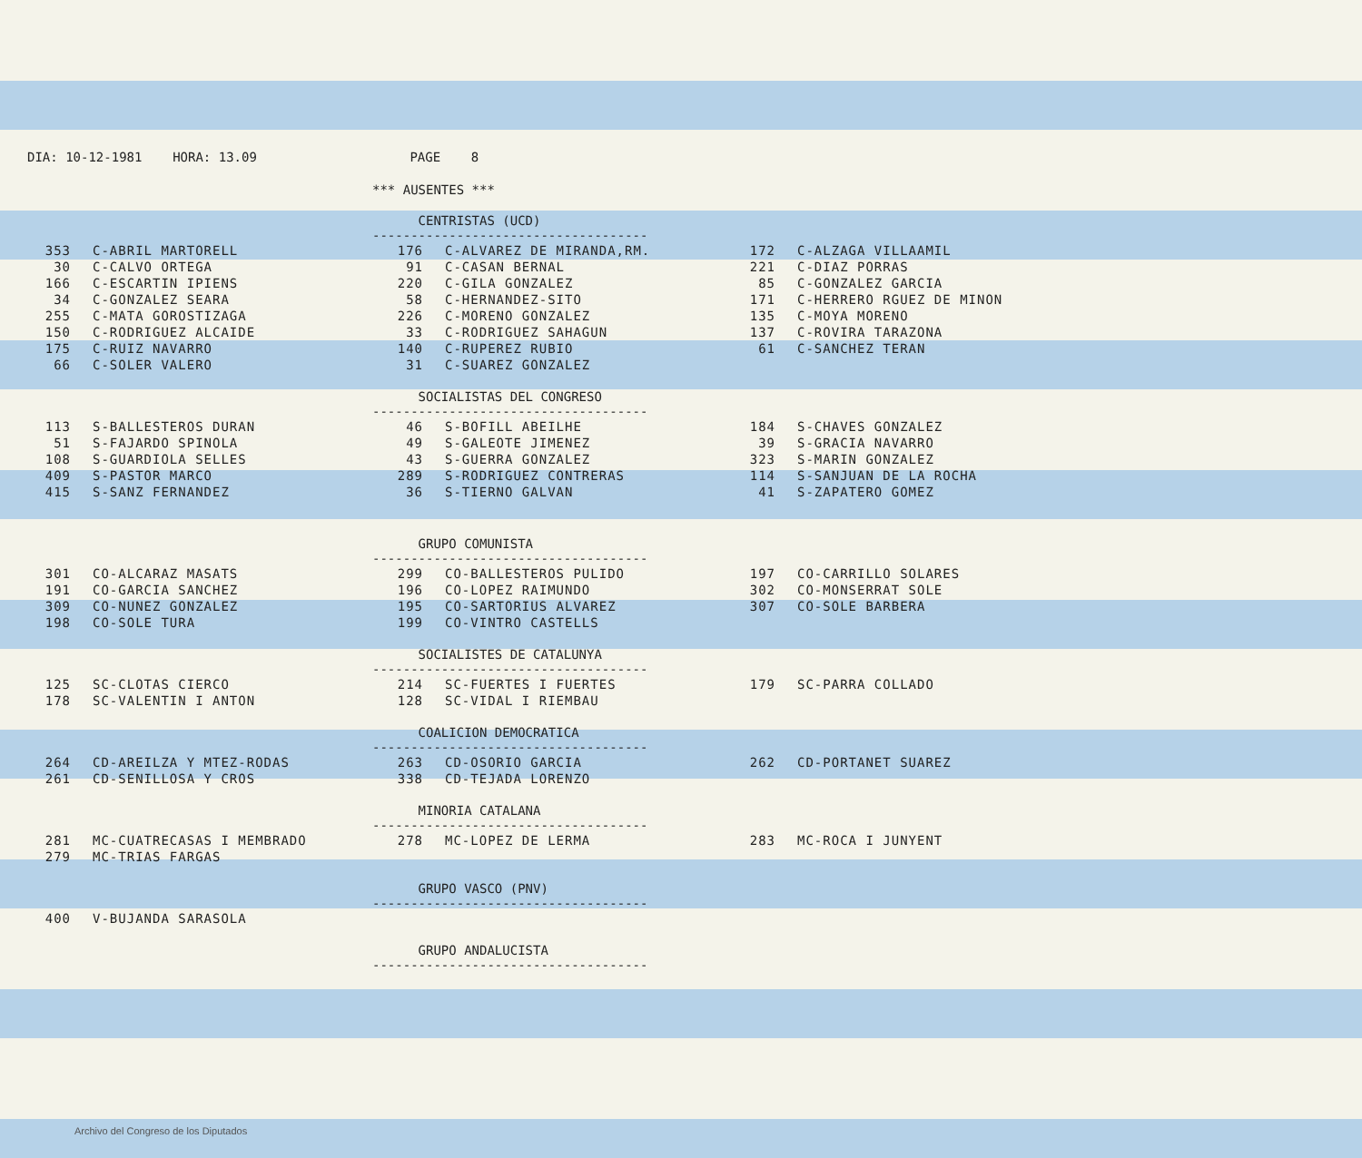DIA: 10-12-1981 HORA: 13.09 PAGE 8
*** AUSENTES ***
CENTRISTAS (UCD) ------------------------------------
| 353 | C-ABRIL MARTORELL | 176 | C-ALVAREZ DE MIRANDA,RM. | 172 | C-ALZAGA VILLAAMIL |
| 30 | C-CALVO ORTEGA | 91 | C-CASAN BERNAL | 221 | C-DIAZ PORRAS |
| 166 | C-ESCARTIN IPIENS | 220 | C-GILA GONZALEZ | 85 | C-GONZALEZ GARCIA |
| 34 | C-GONZALEZ SEARA | 58 | C-HERNANDEZ-SITO | 171 | C-HERRERO RGUEZ DE MINON |
| 255 | C-MATA GOROSTIZAGA | 226 | C-MORENO GONZALEZ | 135 | C-MOYA MORENO |
| 150 | C-RODRIGUEZ ALCAIDE | 33 | C-RODRIGUEZ SAHAGUN | 137 | C-ROVIRA TARAZONA |
| 175 | C-RUIZ NAVARRO | 140 | C-RUPEREZ RUBIO | 61 | C-SANCHEZ TERAN |
| 66 | C-SOLER VALERO | 31 | C-SUAREZ GONZALEZ | | |
SOCIALISTAS DEL CONGRESO ------------------------------------
| 113 | S-BALLESTEROS DURAN | 46 | S-BOFILL ABEILHE | 184 | S-CHAVES GONZALEZ |
| 51 | S-FAJARDO SPINOLA | 49 | S-GALEOTE JIMENEZ | 39 | S-GRACIA NAVARRO |
| 108 | S-GUARDIOLA SELLES | 43 | S-GUERRA GONZALEZ | 323 | S-MARIN GONZALEZ |
| 409 | S-PASTOR MARCO | 289 | S-RODRIGUEZ CONTRERAS | 114 | S-SANJUAN DE LA ROCHA |
| 415 | S-SANZ FERNANDEZ | 36 | S-TIERNO GALVAN | 41 | S-ZAPATERO GOMEZ |
GRUPO COMUNISTA ------------------------------------
| 301 | CO-ALCARAZ MASATS | 299 | CO-BALLESTEROS PULIDO | 197 | CO-CARRILLO SOLARES |
| 191 | CO-GARCIA SANCHEZ | 196 | CO-LOPEZ RAIMUNDO | 302 | CO-MONSERRAT SOLE |
| 309 | CO-NUNEZ GONZALEZ | 195 | CO-SARTORIUS ALVAREZ | 307 | CO-SOLE BARBERA |
| 198 | CO-SOLE TURA | 199 | CO-VINTRO CASTELLS | | |
SOCIALISTES DE CATALUNYA ------------------------------------
| 125 | SC-CLOTAS CIERCO | 214 | SC-FUERTES I FUERTES | 179 | SC-PARRA COLLADO |
| 178 | SC-VALENTIN I ANTON | 128 | SC-VIDAL I RIEMBAU | | |
COALICION DEMOCRATICA ------------------------------------
| 264 | CD-AREILZA Y MTEZ-RODAS | 263 | CD-OSORIO GARCIA | 262 | CD-PORTANET SUAREZ |
| 261 | CD-SENILLOSA Y CROS | 338 | CD-TEJADA LORENZO | | |
MINORIA CATALANA ------------------------------------
| 281 | MC-CUATRECASAS I MEMBRADO | 278 | MC-LOPEZ DE LERMA | 283 | MC-ROCA I JUNYENT |
| 279 | MC-TRIAS FARGAS | | | | |
GRUPO VASCO (PNV) ------------------------------------
| 400 | V-BUJANDA SARASOLA | | | | |
GRUPO ANDALUCISTA ------------------------------------
Archivo del Congreso de los Diputados